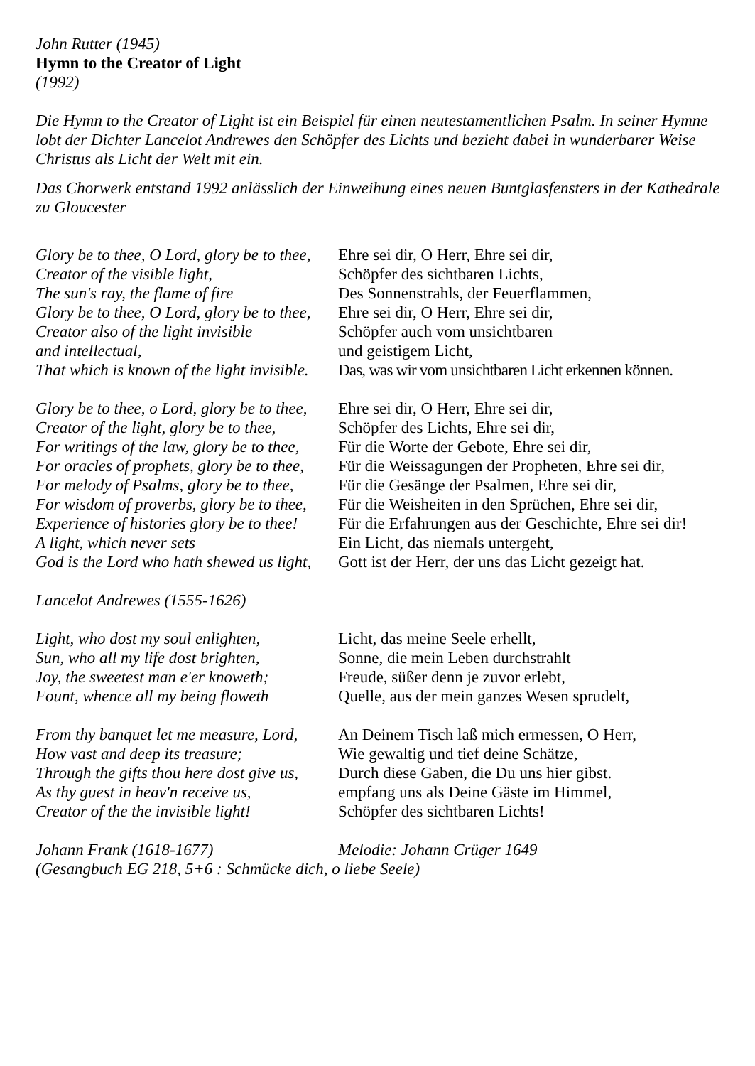John Rutter (1945)
Hymn to the Creator of Light
(1992)
Die Hymn to the Creator of Light ist ein Beispiel für einen neutestamentlichen Psalm. In seiner Hymne lobt der Dichter Lancelot Andrewes den Schöpfer des Lichts und bezieht dabei in wunderbarer Weise Christus als Licht der Welt mit ein.
Das Chorwerk entstand 1992 anlässlich der Einweihung eines neuen Buntglasfensters in der Kathedrale zu Gloucester
| Glory be to thee, O Lord, glory be to thee, | Ehre sei dir, O Herr, Ehre sei dir, |
| Creator of the visible light, | Schöpfer des sichtbaren Lichts, |
| The sun's ray, the flame of fire | Des Sonnenstrahls, der Feuerflammen, |
| Glory be to thee, O Lord, glory be to thee, | Ehre sei dir, O Herr, Ehre sei dir, |
| Creator also of the light invisible | Schöpfer auch vom unsichtbaren |
| and intellectual, | und geistigem Licht, |
| That which is known of the light invisible. | Das, was wir vom unsichtbaren Licht erkennen können. |
| Glory be to thee, o Lord, glory be to thee, | Ehre sei dir, O Herr, Ehre sei dir, |
| Creator of the light, glory be to thee, | Schöpfer des Lichts, Ehre sei dir, |
| For writings of the law, glory be to thee, | Für die Worte der Gebote, Ehre sei dir, |
| For oracles of prophets, glory be to thee, | Für die Weissagungen der Propheten, Ehre sei dir, |
| For melody of Psalms, glory be to thee, | Für die Gesänge der Psalmen, Ehre sei dir, |
| For wisdom of proverbs, glory be to thee, | Für die Weisheiten in den Sprüchen, Ehre sei dir, |
| Experience of histories glory be to thee! | Für die Erfahrungen aus der Geschichte, Ehre sei dir! |
| A light, which never sets | Ein Licht, das niemals untergeht, |
| God is the Lord who hath shewed us light, | Gott ist der Herr, der uns das Licht gezeigt hat. |
| Lancelot Andrewes (1555-1626) | |
| Light, who dost my soul enlighten, | Licht, das meine Seele erhellt, |
| Sun, who all my life dost brighten, | Sonne, die mein Leben durchstrahlt |
| Joy, the sweetest man e'er knoweth; | Freude, süßer denn je zuvor erlebt, |
| Fount, whence all my being floweth | Quelle, aus der mein ganzes Wesen sprudelt, |
| From thy banquet let me measure, Lord, | An Deinem Tisch laß mich ermessen, O Herr, |
| How vast and deep its treasure; | Wie gewaltig und tief deine Schätze, |
| Through the gifts thou here dost give us, | Durch diese Gaben, die Du uns hier gibst. |
| As thy guest in heav'n receive us, | empfang uns als Deine Gäste im Himmel, |
| Creator of the the invisible light! | Schöpfer des sichtbaren Lichts! |
| Johann Frank (1618-1677) | Melodie: Johann Crüger 1649 |
(Gesangbuch EG 218, 5+6 : Schmücke dich, o liebe Seele)